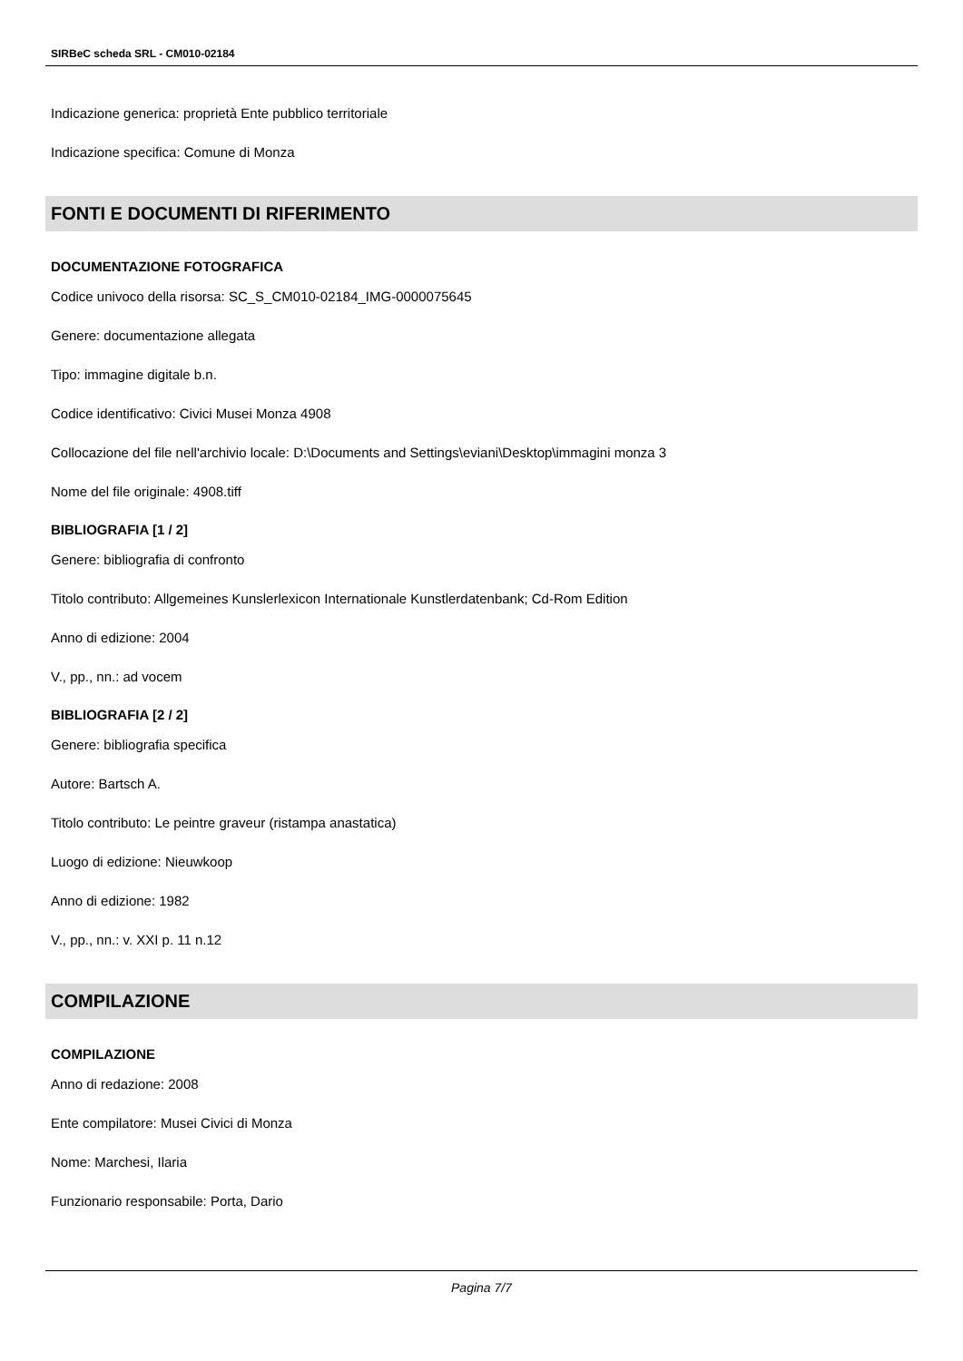SIRBeC scheda SRL - CM010-02184
Indicazione generica: proprietà Ente pubblico territoriale
Indicazione specifica: Comune di Monza
FONTI E DOCUMENTI DI RIFERIMENTO
DOCUMENTAZIONE FOTOGRAFICA
Codice univoco della risorsa: SC_S_CM010-02184_IMG-0000075645
Genere: documentazione allegata
Tipo: immagine digitale b.n.
Codice identificativo: Civici Musei Monza 4908
Collocazione del file nell'archivio locale: D:\Documents and Settings\eviani\Desktop\immagini monza 3
Nome del file originale: 4908.tiff
BIBLIOGRAFIA [1 / 2]
Genere: bibliografia di confronto
Titolo contributo: Allgemeines Kunslerlexicon Internationale Kunstlerdatenbank; Cd-Rom Edition
Anno di edizione: 2004
V., pp., nn.: ad vocem
BIBLIOGRAFIA [2 / 2]
Genere: bibliografia specifica
Autore: Bartsch A.
Titolo contributo: Le peintre graveur (ristampa anastatica)
Luogo di edizione: Nieuwkoop
Anno di edizione: 1982
V., pp., nn.: v. XXI p. 11 n.12
COMPILAZIONE
COMPILAZIONE
Anno di redazione: 2008
Ente compilatore: Musei Civici di Monza
Nome: Marchesi, Ilaria
Funzionario responsabile: Porta, Dario
Pagina 7/7